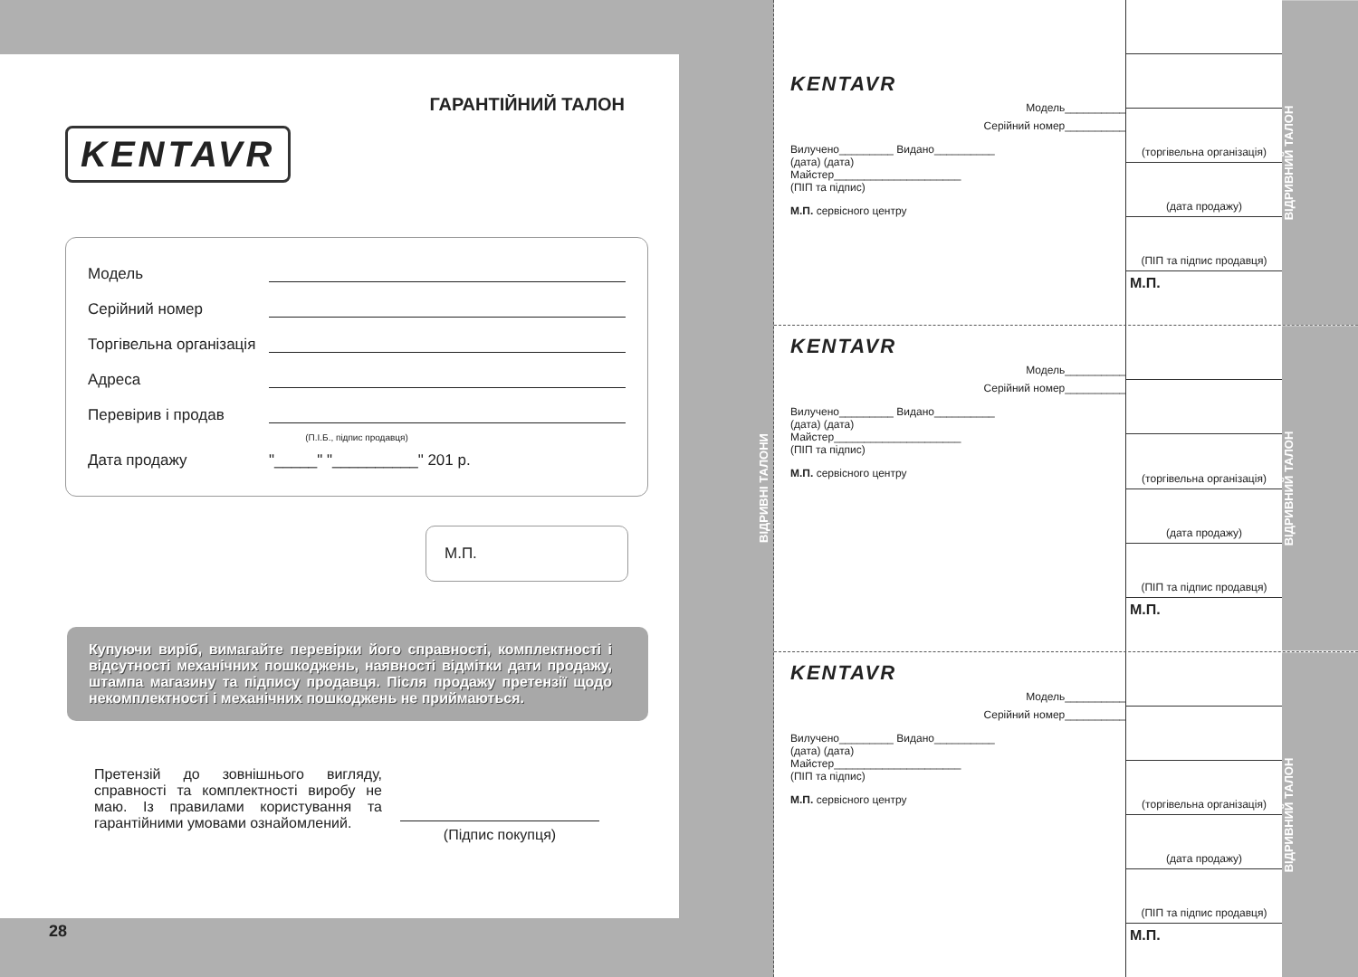ГАРАНТІЙНИЙ ТАЛОН
KENTAVR
Модель
Серійний номер
Торгівельна організація
Адреса
Перевірив і продав
(П.І.Б., підпис продавця)
Дата продажу "_____" "__________" 201 р.
М.П.
Купуючи виріб, вимагайте перевірки його справності, комплектності і відсутності механічних пошкоджень, наявності відмітки дати продажу, штампа магазину та підпису продавця. Після продажу претензії щодо некомплектності і механічних пошкоджень не приймаються.
Претензій до зовнішнього вигляду, справності та комплектності виробу не маю. Із правилами користування та гарантійними умовами ознайомлений.
(Підпис покупця)
28
ВІДРИВНІ ТАЛОНИ
KENTAVR
Модель__________
Серійний номер__________
Вилучено_________ Видано__________
(дата) (дата)
Майстер_____________________
(ПІП та підпис)
М.П. сервісного центру
(торгівельна організація)
(дата продажу)
(ПІП та підпис продавця)
М.П.
ВІДРИВНИЙ ТАЛОН
KENTAVR
Модель__________
Серійний номер__________
Вилучено_________ Видано__________
(дата) (дата)
Майстер_____________________
(ПІП та підпис)
М.П. сервісного центру
(торгівельна організація)
(дата продажу)
(ПІП та підпис продавця)
М.П.
ВІДРИВНИЙ ТАЛОН
KENTAVR
Модель__________
Серійний номер__________
Вилучено_________ Видано__________
(дата) (дата)
Майстер_____________________
(ПІП та підпис)
М.П. сервісного центру
(торгівельна організація)
(дата продажу)
(ПІП та підпис продавця)
М.П.
ВІДРИВНИЙ ТАЛОН